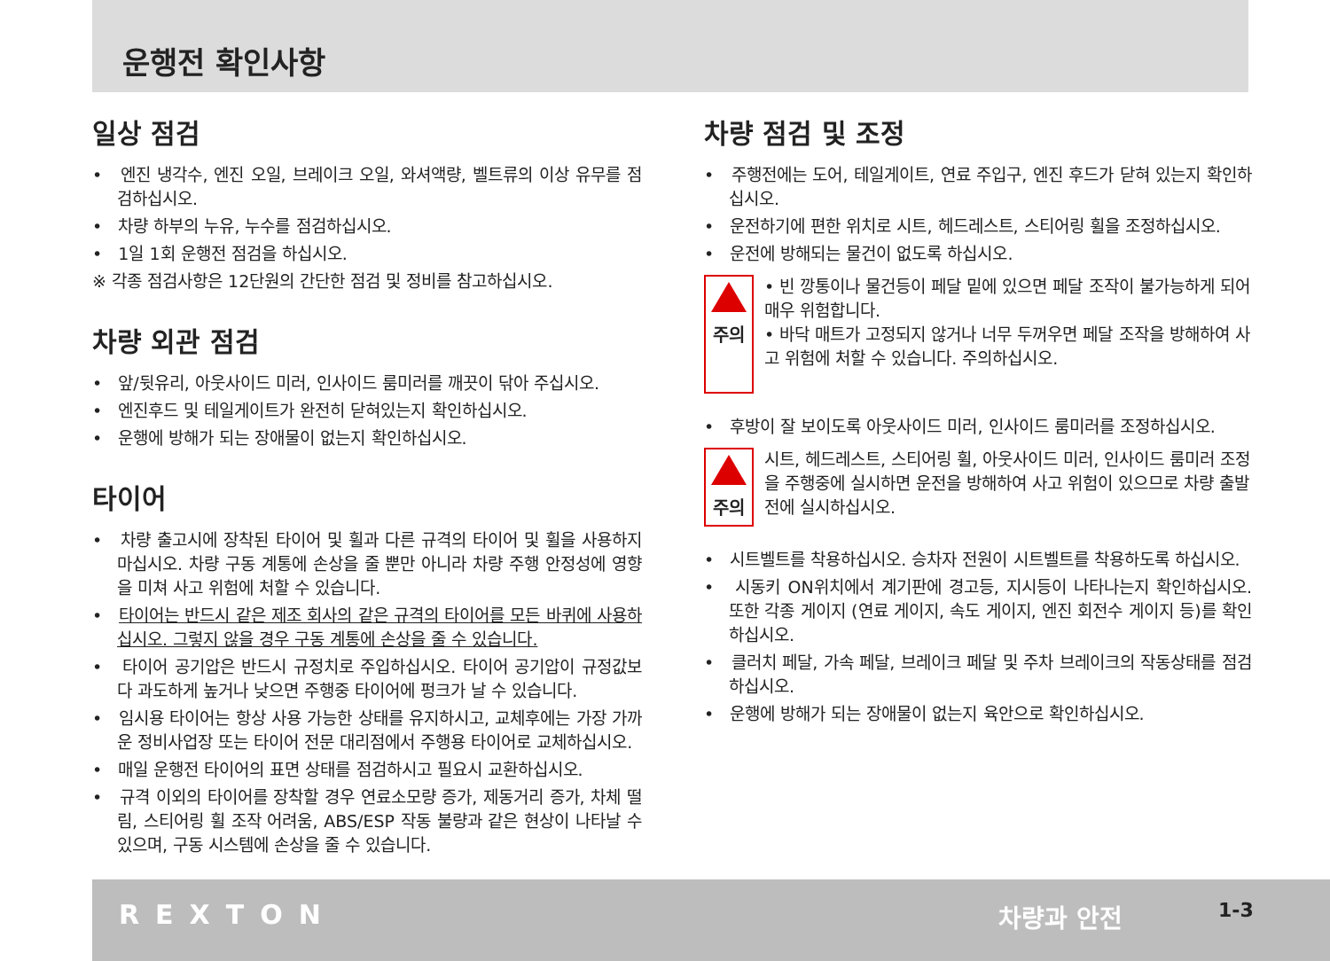운행전 확인사항
일상 점검
• 엔진 냉각수, 엔진 오일, 브레이크 오일, 와셔액량, 벨트류의 이상 유무를 점검하십시오.
• 차량 하부의 누유, 누수를 점검하십시오.
• 1일 1회 운행전 점검을 하십시오.
※ 각종 점검사항은 12단원의 간단한 점검 및 정비를 참고하십시오.
차량 외관 점검
• 앞/뒷유리, 아웃사이드 미러, 인사이드 룸미러를 깨끗이 닦아 주십시오.
• 엔진후드 및 테일게이트가 완전히 닫혀있는지 확인하십시오.
• 운행에 방해가 되는 장애물이 없는지 확인하십시오.
타이어
• 차량 출고시에 장착된 타이어 및 휠과 다른 규격의 타이어 및 휠을 사용하지 마십시오. 차량 구동 계통에 손상을 줄 뿐만 아니라 차량 주행 안정성에 영향을 미쳐 사고 위험에 처할 수 있습니다.
• 타이어는 반드시 같은 제조 회사의 같은 규격의 타이어를 모든 바퀴에 사용하십시오. 그렇지 않을 경우 구동 계통에 손상을 줄 수 있습니다.
• 타이어 공기압은 반드시 규정치로 주입하십시오. 타이어 공기압이 규정값보다 과도하게 높거나 낮으면 주행중 타이어에 펑크가 날 수 있습니다.
• 임시용 타이어는 항상 사용 가능한 상태를 유지하시고, 교체후에는 가장 가까운 정비사업장 또는 타이어 전문 대리점에서 주행용 타이어로 교체하십시오.
• 매일 운행전 타이어의 표면 상태를 점검하시고 필요시 교환하십시오.
• 규격 이외의 타이어를 장착할 경우 연료소모량 증가, 제동거리 증가, 차체 떨림, 스티어링 휠 조작 어려움, ABS/ESP 작동 불량과 같은 현상이 나타날 수 있으며, 구동 시스템에 손상을 줄 수 있습니다.
차량 점검 및 조정
• 주행전에는 도어, 테일게이트, 연료 주입구, 엔진 후드가 닫혀 있는지 확인하십시오.
• 운전하기에 편한 위치로 시트, 헤드레스트, 스티어링 휠을 조정하십시오.
• 운전에 방해되는 물건이 없도록 하십시오.
주의
• 빈 깡통이나 물건등이 페달 밑에 있으면 페달 조작이 불가능하게 되어 매우 위험합니다.
• 바닥 매트가 고정되지 않거나 너무 두꺼우면 페달 조작을 방해하여 사고 위험에 처할 수 있습니다. 주의하십시오.
• 후방이 잘 보이도록 아웃사이드 미러, 인사이드 룸미러를 조정하십시오.
주의
시트, 헤드레스트, 스티어링 휠, 아웃사이드 미러, 인사이드 룸미러 조정을 주행중에 실시하면 운전을 방해하여 사고 위험이 있으므로 차량 출발 전에 실시하십시오.
• 시트벨트를 착용하십시오. 승차자 전원이 시트벨트를 착용하도록 하십시오.
• 시동키 ON위치에서 계기판에 경고등, 지시등이 나타나는지 확인하십시오. 또한 각종 게이지 (연료 게이지, 속도 게이지, 엔진 회전수 게이지 등)를 확인하십시오.
• 클러치 페달, 가속 페달, 브레이크 페달 및 주차 브레이크의 작동상태를 점검하십시오.
• 운행에 방해가 되는 장애물이 없는지 육안으로 확인하십시오.
REXTON 차량과 안전 1-3